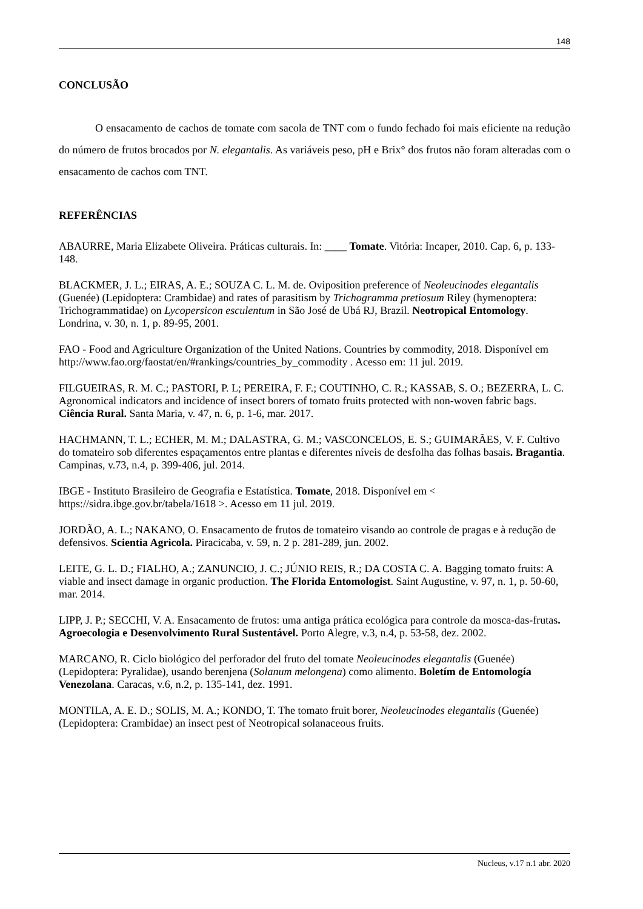148
CONCLUSÃO
O ensacamento de cachos de tomate com sacola de TNT com o fundo fechado foi mais eficiente na redução do número de frutos brocados por N. elegantalis. As variáveis peso, pH e Brix° dos frutos não foram alteradas com o ensacamento de cachos com TNT.
REFERÊNCIAS
ABAURRE, Maria Elizabete Oliveira. Práticas culturais. In: ____ Tomate. Vitória: Incaper, 2010. Cap. 6, p. 133-148.
BLACKMER, J. L.; EIRAS, A. E.; SOUZA C. L. M. de. Oviposition preference of Neoleucinodes elegantalis (Guenée) (Lepidoptera: Crambidae) and rates of parasitism by Trichogramma pretiosum Riley (hymenoptera: Trichogrammatidae) on Lycopersicon esculentum in São José de Ubá RJ, Brazil. Neotropical Entomology. Londrina, v. 30, n. 1, p. 89-95, 2001.
FAO - Food and Agriculture Organization of the United Nations. Countries by commodity, 2018. Disponível em http://www.fao.org/faostat/en/#rankings/countries_by_commodity . Acesso em: 11 jul. 2019.
FILGUEIRAS, R. M. C.; PASTORI, P. L; PEREIRA, F. F.; COUTINHO, C. R.; KASSAB, S. O.; BEZERRA, L. C. Agronomical indicators and incidence of insect borers of tomato fruits protected with non-woven fabric bags. Ciência Rural. Santa Maria, v. 47, n. 6, p. 1-6, mar. 2017.
HACHMANN, T. L.; ECHER, M. M.; DALASTRA, G. M.; VASCONCELOS, E. S.; GUIMARÃES, V. F. Cultivo do tomateiro sob diferentes espaçamentos entre plantas e diferentes níveis de desfolha das folhas basais. Bragantia. Campinas, v.73, n.4, p. 399-406, jul. 2014.
IBGE - Instituto Brasileiro de Geografia e Estatística. Tomate, 2018. Disponível em < https://sidra.ibge.gov.br/tabela/1618 >. Acesso em 11 jul. 2019.
JORDÃO, A. L.; NAKANO, O. Ensacamento de frutos de tomateiro visando ao controle de pragas e à redução de defensivos. Scientia Agricola. Piracicaba, v. 59, n. 2 p. 281-289, jun. 2002.
LEITE, G. L. D.; FIALHO, A.; ZANUNCIO, J. C.; JÚNIO REIS, R.; DA COSTA C. A. Bagging tomato fruits: A viable and insect damage in organic production. The Florida Entomologist. Saint Augustine, v. 97, n. 1, p. 50-60, mar. 2014.
LIPP, J. P.; SECCHI, V. A. Ensacamento de frutos: uma antiga prática ecológica para controle da mosca-das-frutas. Agroecologia e Desenvolvimento Rural Sustentável. Porto Alegre, v.3, n.4, p. 53-58, dez. 2002.
MARCANO, R. Ciclo biológico del perforador del fruto del tomate Neoleucinodes elegantalis (Guenée) (Lepidoptera: Pyralidae), usando berenjena (Solanum melongena) como alimento. Boletím de Entomología Venezolana. Caracas, v.6, n.2, p. 135-141, dez. 1991.
MONTILA, A. E. D.; SOLIS, M. A.; KONDO, T. The tomato fruit borer, Neoleucinodes elegantalis (Guenée) (Lepidoptera: Crambidae) an insect pest of Neotropical solanaceous fruits.
Nucleus, v.17 n.1 abr. 2020